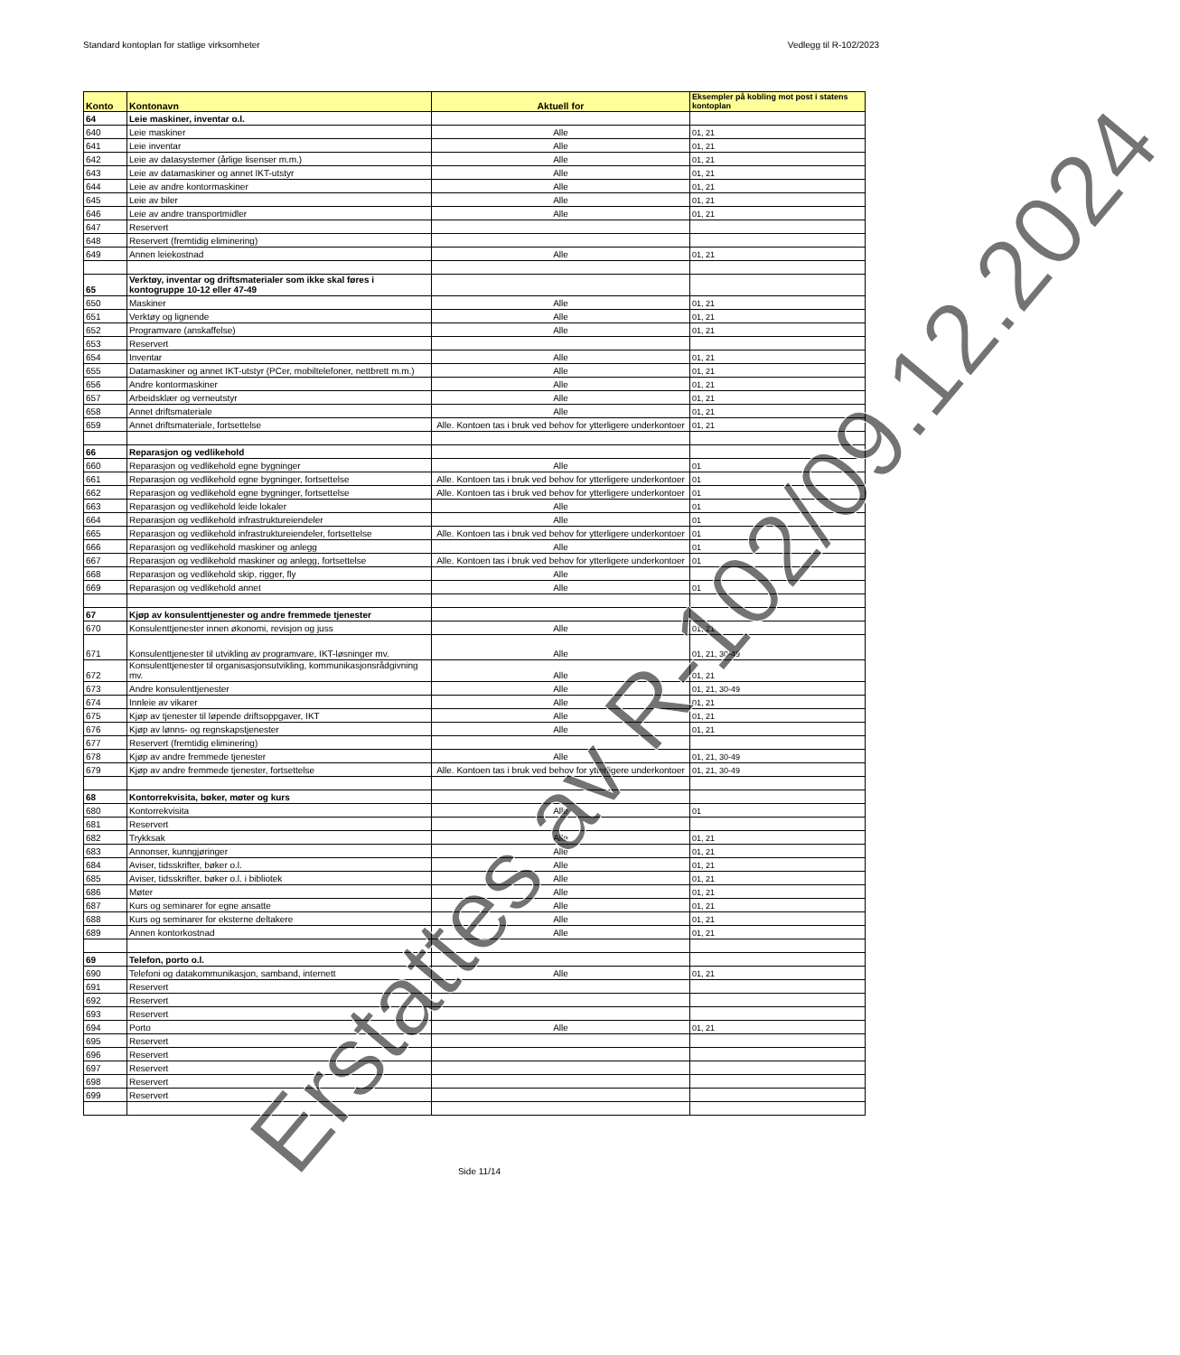Standard kontoplan for statlige virksomheter Vedlegg til R-102/2023
| Konto | Kontonavn | Aktuell for | Eksempler på kobling mot post i statens kontoplan |
| --- | --- | --- | --- |
| 64 | Leie maskiner, inventar o.l. | | |
| 640 | Leie maskiner | Alle | 01, 21 |
| 641 | Leie inventar | Alle | 01, 21 |
| 642 | Leie av datasystemer (årlige lisenser m.m.) | Alle | 01, 21 |
| 643 | Leie av datamaskiner og annet IKT-utstyr | Alle | 01, 21 |
| 644 | Leie av andre kontormaskiner | Alle | 01, 21 |
| 645 | Leie av biler | Alle | 01, 21 |
| 646 | Leie av andre transportmidler | Alle | 01, 21 |
| 647 | Reservert | | |
| 648 | Reservert (fremtidig eliminering) | | |
| 649 | Annen leiekostnad | Alle | 01, 21 |
| 65 | Verktøy, inventar og driftsmaterialer som ikke skal føres i kontogruppe 10-12 eller 47-49 | | |
| 650 | Maskiner | Alle | 01, 21 |
| 651 | Verktøy og lignende | Alle | 01, 21 |
| 652 | Programvare (anskaffelse) | Alle | 01, 21 |
| 653 | Reservert | | |
| 654 | Inventar | Alle | 01, 21 |
| 655 | Datamaskiner og annet IKT-utstyr (PCer, mobiltelefoner, nettbrett m.m.) | Alle | 01, 21 |
| 656 | Andre kontormaskiner | Alle | 01, 21 |
| 657 | Arbeidsklær og verneutstyr | Alle | 01, 21 |
| 658 | Annet driftsmateriale | Alle | 01, 21 |
| 659 | Annet driftsmateriale, fortsettelse | Alle. Kontoen tas i bruk ved behov for ytterligere underkontoer | 01, 21 |
| 66 | Reparasjon og vedlikehold | | |
| 660 | Reparasjon og vedlikehold egne bygninger | Alle | 01 |
| 661 | Reparasjon og vedlikehold egne bygninger, fortsettelse | Alle. Kontoen tas i bruk ved behov for ytterligere underkontoer | 01 |
| 662 | Reparasjon og vedlikehold egne bygninger, fortsettelse | Alle. Kontoen tas i bruk ved behov for ytterligere underkontoer | 01 |
| 663 | Reparasjon og vedlikehold leide lokaler | Alle | 01 |
| 664 | Reparasjon og vedlikehold infrastruktureiendeler | Alle | 01 |
| 665 | Reparasjon og vedlikehold infrastruktureiendeler, fortsettelse | Alle. Kontoen tas i bruk ved behov for ytterligere underkontoer | 01 |
| 666 | Reparasjon og vedlikehold maskiner og anlegg | Alle | 01 |
| 667 | Reparasjon og vedlikehold maskiner og anlegg, fortsettelse | Alle. Kontoen tas i bruk ved behov for ytterligere underkontoer | 01 |
| 668 | Reparasjon og vedlikehold skip, rigger, fly | Alle | |
| 669 | Reparasjon og vedlikehold annet | Alle | 01 |
| 67 | Kjøp av konsulenttjenester og andre fremmede tjenester | | |
| 670 | Konsulenttjenester innen økonomi, revisjon og juss | Alle | 01, 21 |
| 671 | Konsulenttjenester til utvikling av programvare, IKT-løsninger mv. | Alle | 01, 21, 30-49 |
| 672 | Konsulenttjenester til organisasjonsutvikling, kommunikasjonsrådgivning mv. | Alle | 01, 21 |
| 673 | Andre konsulenttjenester | Alle | 01, 21, 30-49 |
| 674 | Innleie av vikarer | Alle | 01, 21 |
| 675 | Kjøp av tjenester til løpende driftsoppgaver, IKT | Alle | 01, 21 |
| 676 | Kjøp av lønns- og regnskapstjenester | Alle | 01, 21 |
| 677 | Reservert (fremtidig eliminering) | | |
| 678 | Kjøp av andre fremmede tjenester | Alle | 01, 21, 30-49 |
| 679 | Kjøp av andre fremmede tjenester, fortsettelse | Alle. Kontoen tas i bruk ved behov for ytterligere underkontoer | 01, 21, 30-49 |
| 68 | Kontorrekvisita, bøker, møter og kurs | | |
| 680 | Kontorrekvisita | Alle | 01 |
| 681 | Reservert | | |
| 682 | Trykksak | Alle | 01, 21 |
| 683 | Annonser, kunngjøringer | Alle | 01, 21 |
| 684 | Aviser, tidsskrifter, bøker o.l. | Alle | 01, 21 |
| 685 | Aviser, tidsskrifter, bøker o.l. i bibliotek | Alle | 01, 21 |
| 686 | Møter | Alle | 01, 21 |
| 687 | Kurs og seminarer for egne ansatte | Alle | 01, 21 |
| 688 | Kurs og seminarer for eksterne deltakere | Alle | 01, 21 |
| 689 | Annen kontorkostnad | Alle | 01, 21 |
| 69 | Telefon, porto o.l. | | |
| 690 | Telefoni og datakommunikasjon, samband, internett | Alle | 01, 21 |
| 691 | Reservert | | |
| 692 | Reservert | | |
| 693 | Reservert | | |
| 694 | Porto | Alle | 01, 21 |
| 695 | Reservert | | |
| 696 | Reservert | | |
| 697 | Reservert | | |
| 698 | Reservert | | |
| 699 | Reservert | | |
Side 11/14
Erstattes av R-102/09.12.2024